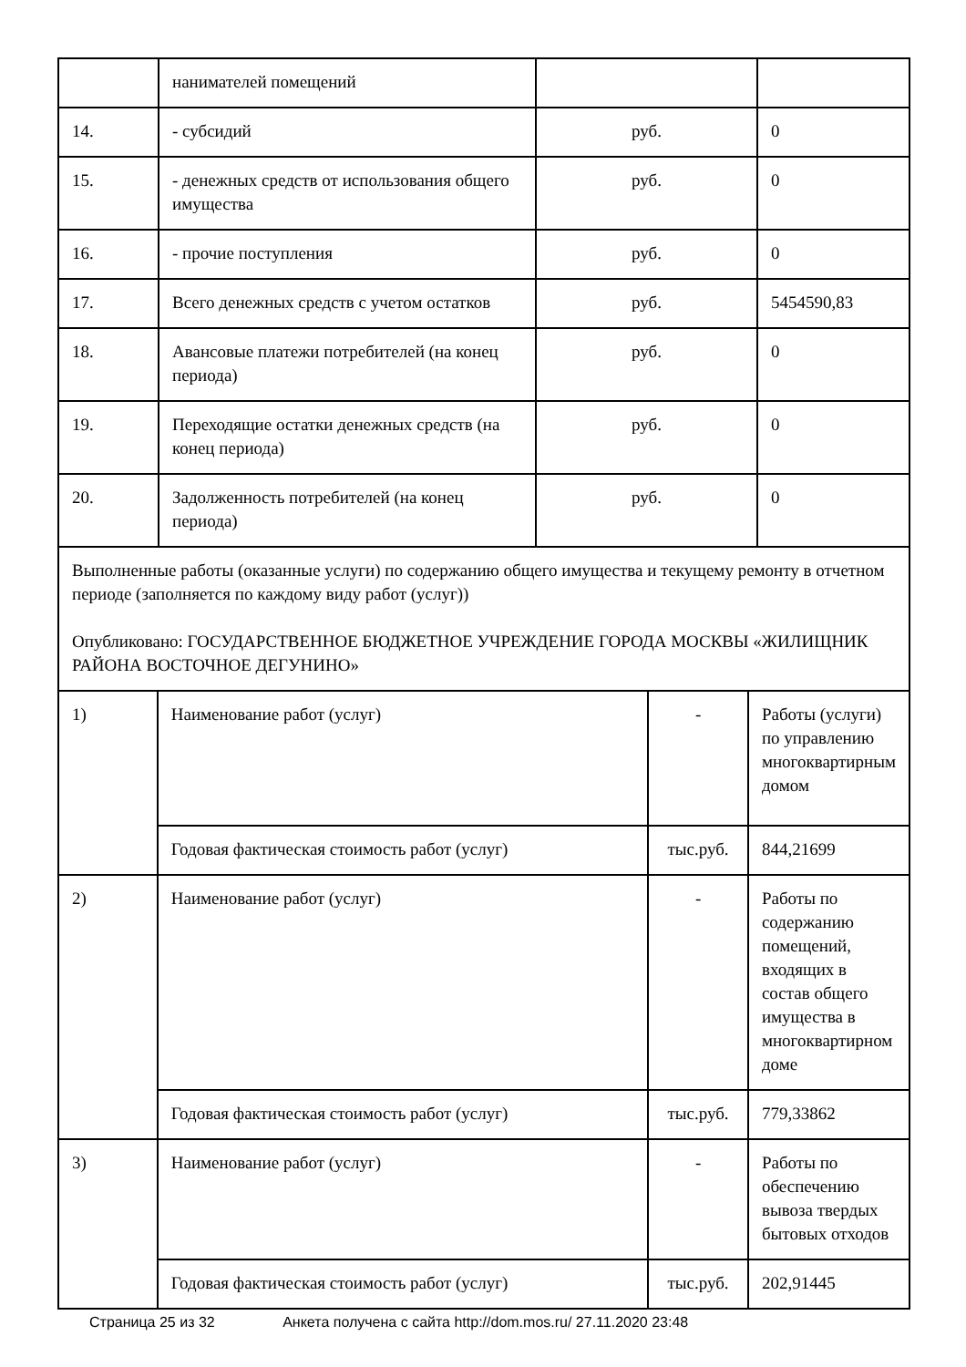| | нанимателей помещений | | |
| 14. | - субсидий | руб. | 0 |
| 15. | - денежных средств от использования общего имущества | руб. | 0 |
| 16. | - прочие поступления | руб. | 0 |
| 17. | Всего денежных средств с учетом остатков | руб. | 5454590,83 |
| 18. | Авансовые платежи потребителей (на конец периода) | руб. | 0 |
| 19. | Переходящие остатки денежных средств (на конец периода) | руб. | 0 |
| 20. | Задолженность потребителей (на конец периода) | руб. | 0 |
| Выполненные работы (оказанные услуги) по содержанию общего имущества и текущему ремонту в отчетном периоде (заполняется по каждому виду работ (услуг)) Опубликовано: ГОСУДАРСТВЕННОЕ БЮДЖЕТНОЕ УЧРЕЖДЕНИЕ ГОРОДА МОСКВЫ «ЖИЛИЩНИК РАЙОНА ВОСТОЧНОЕ ДЕГУНИНО» |
| 1) | Наименование работ (услуг) | - | Работы (услуги) по управлению многоквартирным домом |
| | Годовая фактическая стоимость работ (услуг) | тыс.руб. | 844,21699 |
| 2) | Наименование работ (услуг) | - | Работы по содержанию помещений, входящих в состав общего имущества в многоквартирном доме |
| | Годовая фактическая стоимость работ (услуг) | тыс.руб. | 779,33862 |
| 3) | Наименование работ (услуг) | - | Работы по обеспечению вывоза твердых бытовых отходов |
| | Годовая фактическая стоимость работ (услуг) | тыс.руб. | 202,91445 |
Страница 25 из 32 Анкета получена с сайта http://dom.mos.ru/ 27.11.2020 23:48